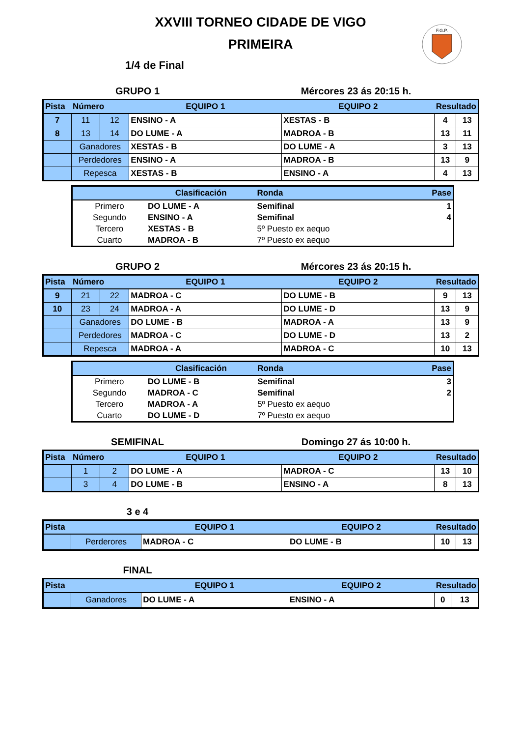F.G.P.
XXVIII TORNEO CIDADE DE VIGO
PRIMEIRA
1/4 de Final
GRUPO 1 Mércores 23 ás 20:15 h.
| Pista | Número | | EQUIPO 1 | EQUIPO 2 | Resultado | |
| --- | --- | --- | --- | --- | --- | --- |
| 7 | 11 | 12 | ENSINO - A | XESTAS - B | 4 | 13 |
| 8 | 13 | 14 | DO LUME - A | MADROA - B | 13 | 11 |
| | Ganadores | | XESTAS - B | DO LUME - A | 3 | 13 |
| | Perdedores | | ENSINO - A | MADROA - B | 13 | 9 |
| | Repesca | | XESTAS - B | ENSINO - A | 4 | 13 |
| | Clasificación | Ronda | Pase |
| --- | --- | --- | --- |
| Primero | DO LUME - A | Semifinal | 1 |
| Segundo | ENSINO - A | Semifinal | 4 |
| Tercero | XESTAS - B | 5º Puesto ex aequo | |
| Cuarto | MADROA - B | 7º Puesto ex aequo | |
GRUPO 2 Mércores 23 ás 20:15 h.
| Pista | Número | | EQUIPO 1 | EQUIPO 2 | Resultado | |
| --- | --- | --- | --- | --- | --- | --- |
| 9 | 21 | 22 | MADROA - C | DO LUME - B | 9 | 13 |
| 10 | 23 | 24 | MADROA - A | DO LUME - D | 13 | 9 |
| | Ganadores | | DO LUME - B | MADROA - A | 13 | 9 |
| | Perdedores | | MADROA - C | DO LUME - D | 13 | 2 |
| | Repesca | | MADROA - A | MADROA - C | 10 | 13 |
| | Clasificación | Ronda | Pase |
| --- | --- | --- | --- |
| Primero | DO LUME - B | Semifinal | 3 |
| Segundo | MADROA - C | Semifinal | 2 |
| Tercero | MADROA - A | 5º Puesto ex aequo | |
| Cuarto | DO LUME - D | 7º Puesto ex aequo | |
SEMIFINAL Domingo 27 ás 10:00 h.
| Pista | Número | | EQUIPO 1 | EQUIPO 2 | Resultado | |
| --- | --- | --- | --- | --- | --- | --- |
| | 1 | 2 | DO LUME - A | MADROA - C | 13 | 10 |
| | 3 | 4 | DO LUME - B | ENSINO - A | 8 | 13 |
3 e 4
| Pista | | EQUIPO 1 | EQUIPO 2 | Resultado | |
| --- | --- | --- | --- | --- | --- |
| | Perderores | MADROA - C | DO LUME - B | 10 | 13 |
FINAL
| Pista | | EQUIPO 1 | EQUIPO 2 | Resultado | |
| --- | --- | --- | --- | --- | --- |
| | Ganadores | DO LUME - A | ENSINO - A | 0 | 13 |